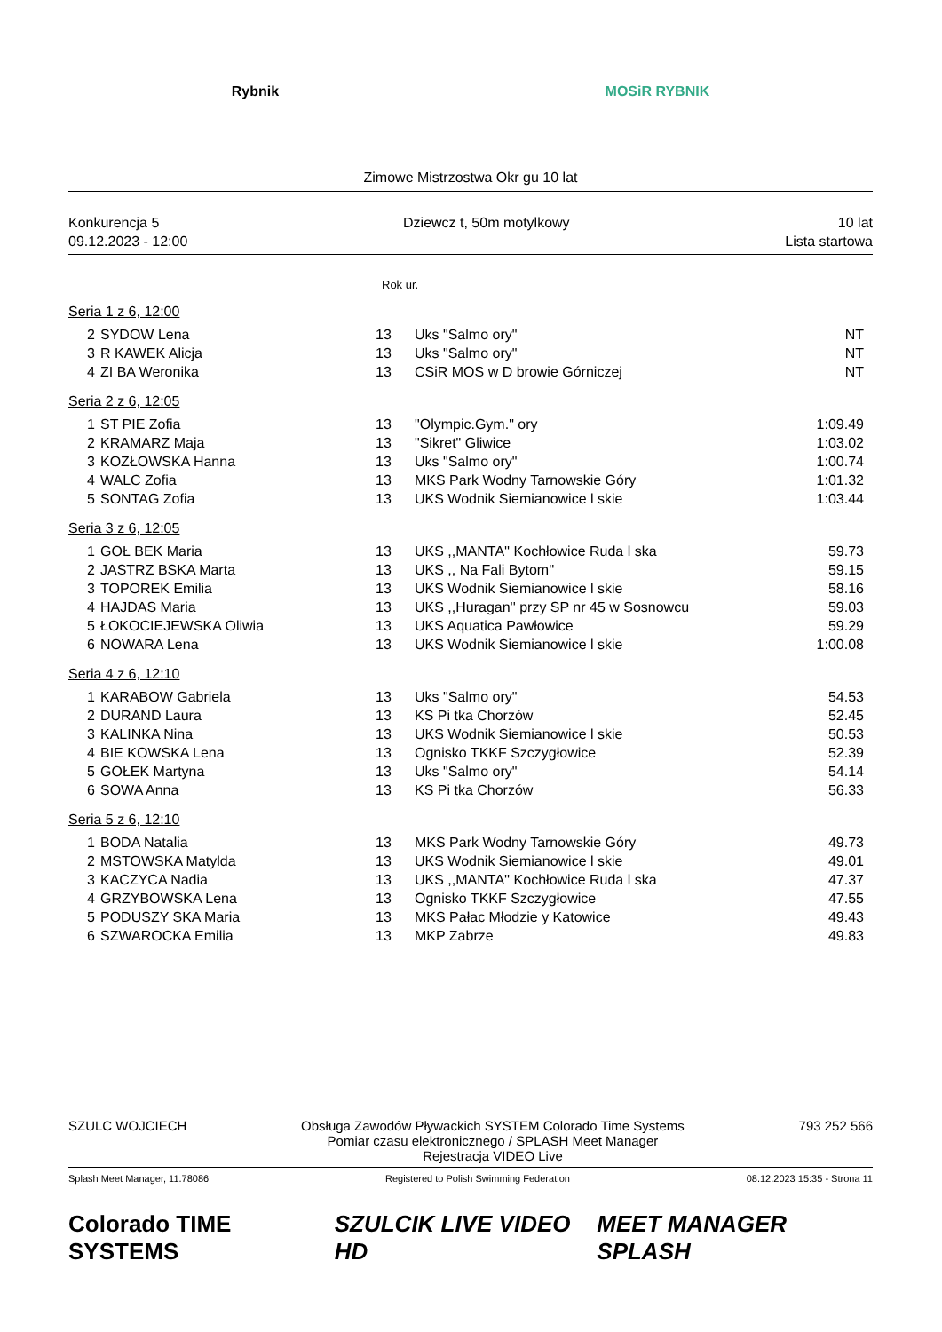Rybnik MOSiR RYBNIK
Zimowe Mistrzostwa Okr gu 10 lat
Konkurencja 5
09.12.2023 - 12:00
Dziewcz t, 50m motylkowy 10 lat
Lista startowa
Rok ur.
Seria 1 z 6, 12:00
| 2 | SYDOW Lena | 13 | Uks "Salmo ory" | NT |
| 3 | R KAWEK Alicja | 13 | Uks "Salmo ory" | NT |
| 4 | ZI BA Weronika | 13 | CSiR MOS w D browie Górniczej | NT |
Seria 2 z 6, 12:05
| 1 | ST PIE Zofia | 13 | "Olympic.Gym." ory | 1:09.49 |
| 2 | KRAMARZ Maja | 13 | "Sikret" Gliwice | 1:03.02 |
| 3 | KOZŁOWSKA Hanna | 13 | Uks "Salmo ory" | 1:00.74 |
| 4 | WALC Zofia | 13 | MKS Park Wodny Tarnowskie Góry | 1:01.32 |
| 5 | SONTAG Zofia | 13 | UKS Wodnik Siemianowice l skie | 1:03.44 |
Seria 3 z 6, 12:05
| 1 | GOŁ BEK Maria | 13 | UKS ,,MANTA'' Kochłowice Ruda l ska | 59.73 |
| 2 | JASTRZ BSKA Marta | 13 | UKS ,, Na Fali Bytom'' | 59.15 |
| 3 | TOPOREK Emilia | 13 | UKS Wodnik Siemianowice l skie | 58.16 |
| 4 | HAJDAS Maria | 13 | UKS ,,Huragan'' przy SP nr 45 w Sosnowcu | 59.03 |
| 5 | ŁOKOCIEJEWSKA Oliwia | 13 | UKS Aquatica Pawłowice | 59.29 |
| 6 | NOWARA Lena | 13 | UKS Wodnik Siemianowice l skie | 1:00.08 |
Seria 4 z 6, 12:10
| 1 | KARABOW Gabriela | 13 | Uks "Salmo ory" | 54.53 |
| 2 | DURAND Laura | 13 | KS Pi tka Chorzów | 52.45 |
| 3 | KALINKA Nina | 13 | UKS Wodnik Siemianowice l skie | 50.53 |
| 4 | BIE KOWSKA Lena | 13 | Ognisko TKKF Szczygłowice | 52.39 |
| 5 | GOŁEK Martyna | 13 | Uks "Salmo ory" | 54.14 |
| 6 | SOWA Anna | 13 | KS Pi tka Chorzów | 56.33 |
Seria 5 z 6, 12:10
| 1 | BODA Natalia | 13 | MKS Park Wodny Tarnowskie Góry | 49.73 |
| 2 | MSTOWSKA Matylda | 13 | UKS Wodnik Siemianowice l skie | 49.01 |
| 3 | KACZYCA Nadia | 13 | UKS ,,MANTA'' Kochłowice Ruda l ska | 47.37 |
| 4 | GRZYBOWSKA Lena | 13 | Ognisko TKKF Szczygłowice | 47.55 |
| 5 | PODUSZY SKA Maria | 13 | MKS Pałac Młodzie y Katowice | 49.43 |
| 6 | SZWAROCKA Emilia | 13 | MKP Zabrze | 49.83 |
SZULC WOJCIECH Obsługa Zawodów Pływackich SYSTEM Colorado Time Systems
Pomiar czasu elektronicznego / SPLASH Meet Manager
Rejestracja VIDEO Live
793 252 566
Splash Meet Manager, 11.78086 Registered to Polish Swimming Federation 08.12.2023 15:35 - Strona 11
Colorado TIME SYSTEMS SZULCIK LIVE VIDEO HD MEET MANAGER SPLASH